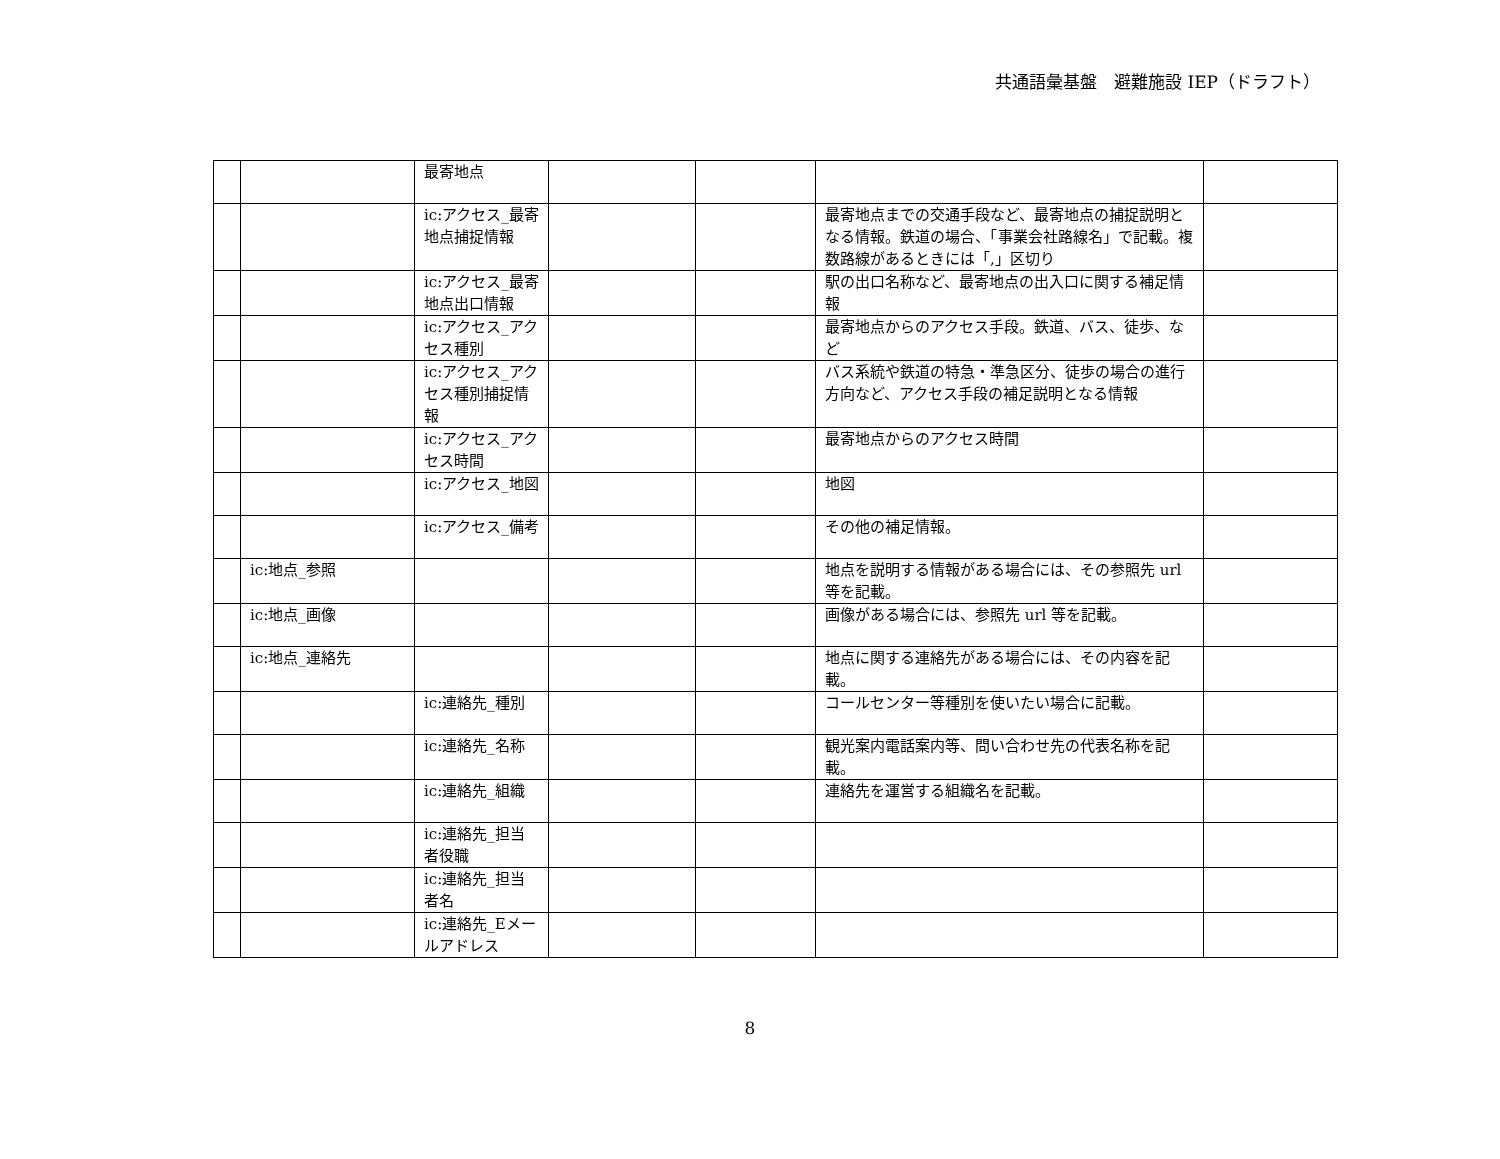共通語彙基盤　避難施設 IEP（ドラフト）
| | | 最寄地点 | | | | |
| | | ic:アクセス_最寄地点捕捉情報 | | | 最寄地点までの交通手段など、最寄地点の捕捉説明となる情報。鉄道の場合、「事業会社路線名」で記載。複数路線があるときには「,」区切り | |
| | | ic:アクセス_最寄地点出口情報 | | | 駅の出口名称など、最寄地点の出入口に関する補足情報 | |
| | | ic:アクセス_アクセス種別 | | | 最寄地点からのアクセス手段。鉄道、バス、徒歩、など | |
| | | ic:アクセス_アクセス種別捕捉情報 | | | バス系統や鉄道の特急・準急区分、徒歩の場合の進行方向など、アクセス手段の補足説明となる情報 | |
| | | ic:アクセス_アクセス時間 | | | 最寄地点からのアクセス時間 | |
| | | ic:アクセス_地図 | | | 地図 | |
| | | ic:アクセス_備考 | | | その他の補足情報。 | |
| | ic:地点_参照 | | | | 地点を説明する情報がある場合には、その参照先 url 等を記載。 | |
| | ic:地点_画像 | | | | 画像がある場合には、参照先 url 等を記載。 | |
| | ic:地点_連絡先 | | | | 地点に関する連絡先がある場合には、その内容を記載。 | |
| | | ic:連絡先_種別 | | | コールセンター等種別を使いたい場合に記載。 | |
| | | ic:連絡先_名称 | | | 観光案内電話案内等、問い合わせ先の代表名称を記載。 | |
| | | ic:連絡先_組織 | | | 連絡先を運営する組織名を記載。 | |
| | | ic:連絡先_担当者役職 | | | | |
| | | ic:連絡先_担当者名 | | | | |
| | | ic:連絡先_Eメールアドレス | | | | |
8